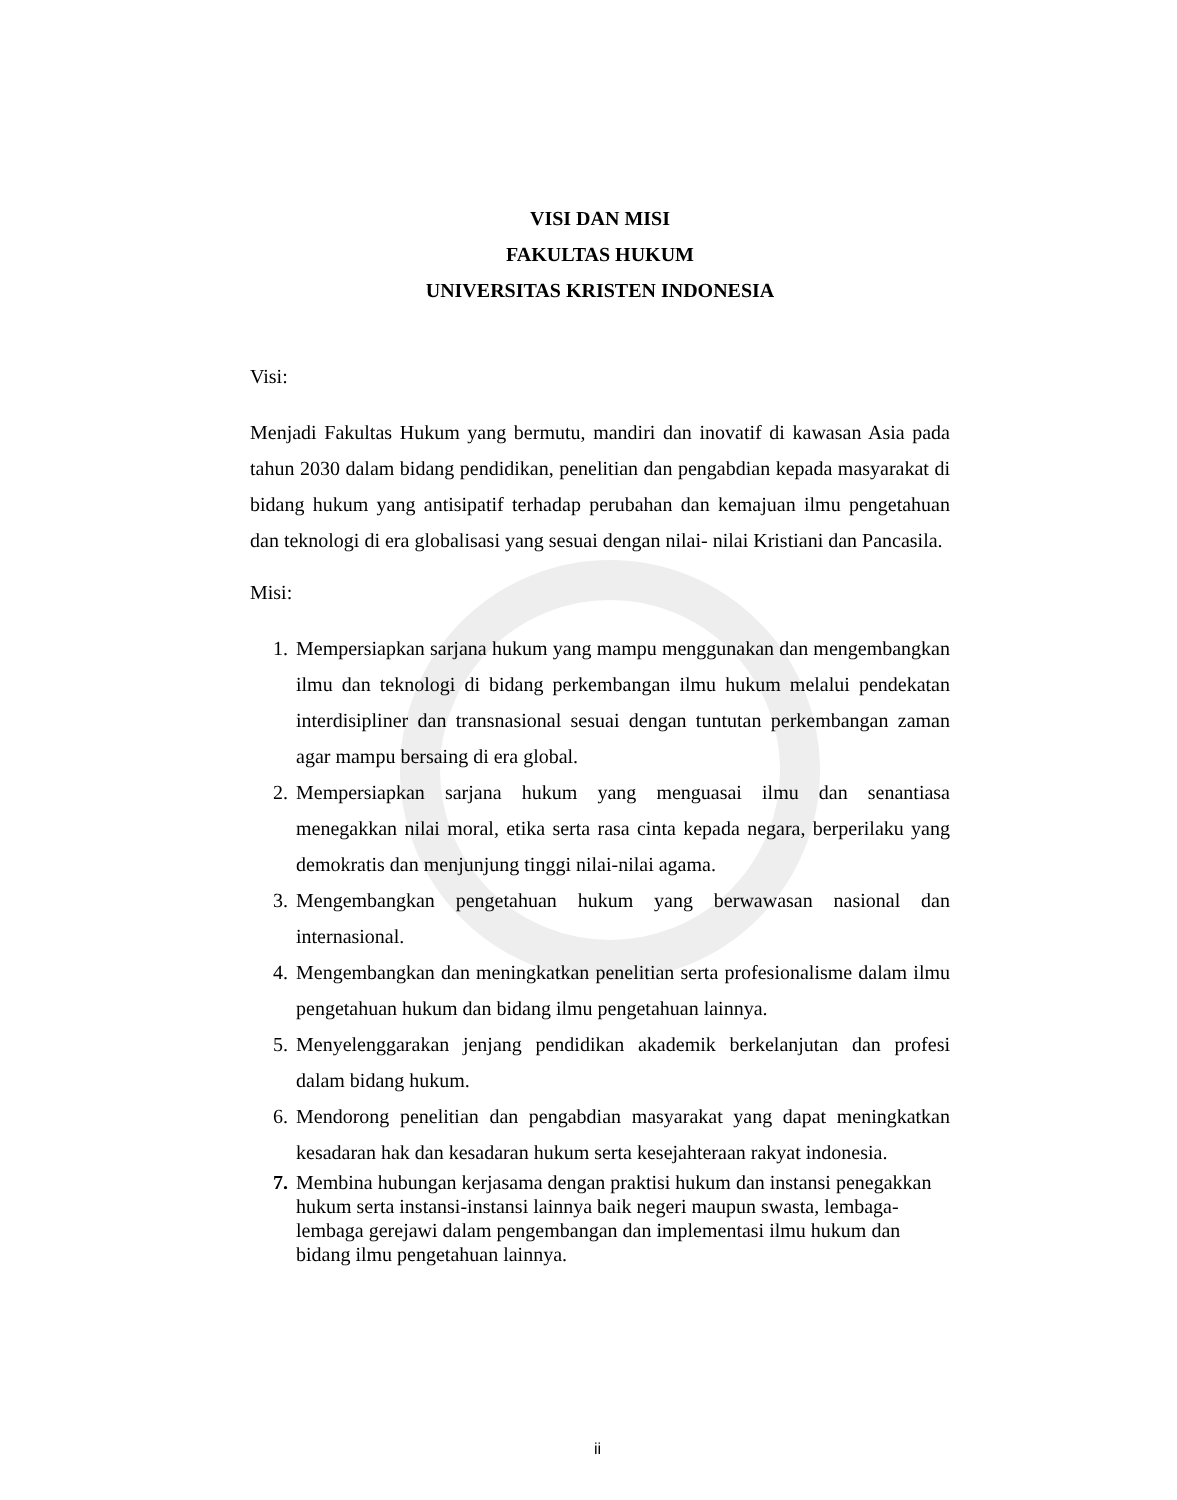VISI DAN MISI
FAKULTAS HUKUM
UNIVERSITAS KRISTEN INDONESIA
Visi:
Menjadi Fakultas Hukum yang bermutu, mandiri dan inovatif di kawasan Asia pada tahun 2030 dalam bidang pendidikan, penelitian dan pengabdian kepada masyarakat di bidang hukum yang antisipatif terhadap perubahan dan kemajuan ilmu pengetahuan dan teknologi di era globalisasi yang sesuai dengan nilai- nilai Kristiani dan Pancasila.
Misi:
1. Mempersiapkan sarjana hukum yang mampu menggunakan dan mengembangkan ilmu dan teknologi di bidang perkembangan ilmu hukum melalui pendekatan interdisipliner dan transnasional sesuai dengan tuntutan perkembangan zaman agar mampu bersaing di era global.
2. Mempersiapkan sarjana hukum yang menguasai ilmu dan senantiasa menegakkan nilai moral, etika serta rasa cinta kepada negara, berperilaku yang demokratis dan menjunjung tinggi nilai-nilai agama.
3. Mengembangkan pengetahuan hukum yang berwawasan nasional dan internasional.
4. Mengembangkan dan meningkatkan penelitian serta profesionalisme dalam ilmu pengetahuan hukum dan bidang ilmu pengetahuan lainnya.
5. Menyelenggarakan jenjang pendidikan akademik berkelanjutan dan profesi dalam bidang hukum.
6. Mendorong penelitian dan pengabdian masyarakat yang dapat meningkatkan kesadaran hak dan kesadaran hukum serta kesejahteraan rakyat indonesia.
7. Membina hubungan kerjasama dengan praktisi hukum dan instansi penegakkan hukum serta instansi-instansi lainnya baik negeri maupun swasta, lembaga-lembaga gerejawi dalam pengembangan dan implementasi ilmu hukum dan bidang ilmu pengetahuan lainnya.
ii